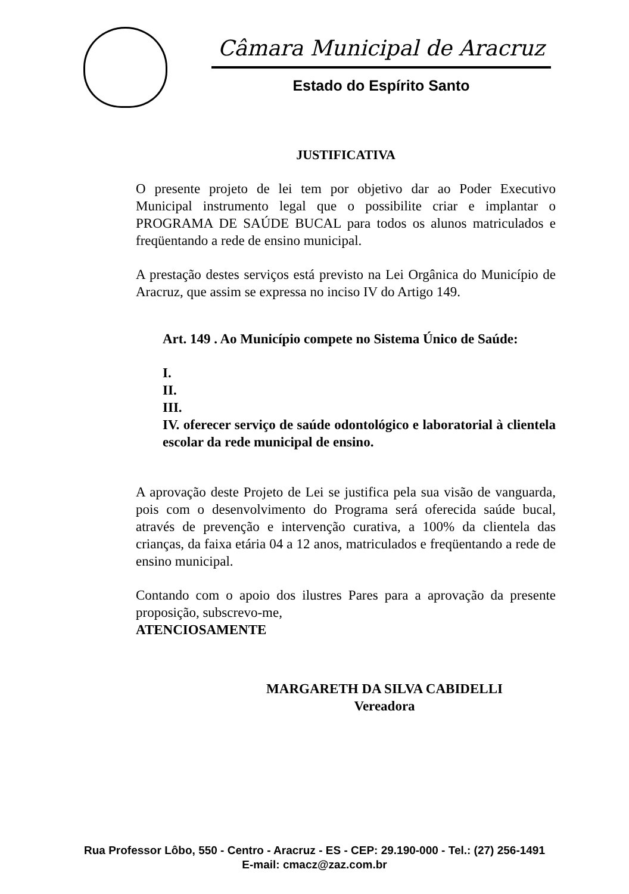Câmara Municipal de Aracruz
Estado do Espírito Santo
JUSTIFICATIVA
O presente projeto de lei tem por objetivo dar ao Poder Executivo Municipal instrumento legal que o possibilite criar e implantar o PROGRAMA DE SAÚDE BUCAL para todos os alunos matriculados e freqüentando a rede de ensino municipal.
A prestação destes serviços está previsto na Lei Orgânica do Município de Aracruz, que assim se expressa no inciso IV do Artigo 149.
Art. 149 . Ao Município compete no Sistema Único de Saúde:
I.
II.
III.
IV. oferecer serviço de saúde odontológico e laboratorial à clientela escolar da rede municipal de ensino.
A aprovação deste Projeto de Lei se justifica pela sua visão de vanguarda, pois com o desenvolvimento do Programa será oferecida saúde bucal, através de prevenção e intervenção curativa, a 100% da clientela das crianças, da faixa etária 04 a 12 anos, matriculados e freqüentando a rede de ensino municipal.
Contando com o apoio dos ilustres Pares para a aprovação da presente proposição, subscrevo-me,
ATENCIOSAMENTE
MARGARETH DA SILVA CABIDELLI
Vereadora
Rua Professor Lôbo, 550 - Centro - Aracruz - ES - CEP: 29.190-000 - Tel.: (27) 256-1491
E-mail: cmacz@zaz.com.br